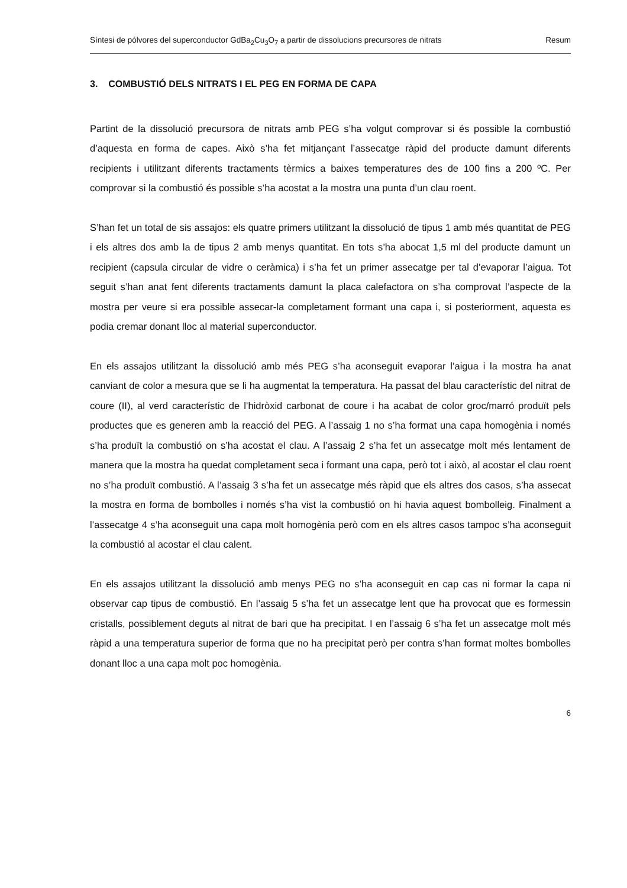Síntesi de pólvores del superconductor GdBa<sub>2</sub>Cu<sub>3</sub>O<sub>7</sub> a partir de dissolucions precursores de nitrats Resum
3. COMBUSTIÓ DELS NITRATS I EL PEG EN FORMA DE CAPA
Partint de la dissolució precursora de nitrats amb PEG s’ha volgut comprovar si és possible la combustió d’aquesta en forma de capes. Això s’ha fet mitjançant l’assecatge ràpid del producte damunt diferents recipients i utilitzant diferents tractaments tèrmics a baixes temperatures des de 100 fins a 200 ºC. Per comprovar si la combustió és possible s’ha acostat a la mostra una punta d’un clau roent.
S’han fet un total de sis assajos: els quatre primers utilitzant la dissolució de tipus 1 amb més quantitat de PEG i els altres dos amb la de tipus 2 amb menys quantitat. En tots s’ha abocat 1,5 ml del producte damunt un recipient (capsula circular de vidre o ceràmica) i s’ha fet un primer assecatge per tal d’evaporar l’aigua. Tot seguit s’han anat fent diferents tractaments damunt la placa calefactora on s’ha comprovat l’aspecte de la mostra per veure si era possible assecar-la completament formant una capa i, si posteriorment, aquesta es podia cremar donant lloc al material superconductor.
En els assajos utilitzant la dissolució amb més PEG s’ha aconseguit evaporar l’aigua i la mostra ha anat canviant de color a mesura que se li ha augmentat la temperatura. Ha passat del blau característic del nitrat de coure (II), al verd característic de l’hidròxid carbonat de coure i ha acabat de color groc/marró produït pels productes que es generen amb la reacció del PEG. A l’assaig 1 no s’ha format una capa homogènia i només s’ha produït la combustió on s’ha acostat el clau. A l’assaig 2 s’ha fet un assecatge molt més lentament de manera que la mostra ha quedat completament seca i formant una capa, però tot i això, al acostar el clau roent no s’ha produït combustió. A l’assaig 3 s’ha fet un assecatge més ràpid que els altres dos casos, s’ha assecat la mostra en forma de bombolles i només s’ha vist la combustió on hi havia aquest bombolleig. Finalment a l’assecatge 4 s’ha aconseguit una capa molt homogènia però com en els altres casos tampoc s’ha aconseguit la combustió al acostar el clau calent.
En els assajos utilitzant la dissolució amb menys PEG no s’ha aconseguit en cap cas ni formar la capa ni observar cap tipus de combustió. En l’assaig 5 s’ha fet un assecatge lent que ha provocat que es formessin cristalls, possiblement deguts al nitrat de bari que ha precipitat. I en l’assaig 6 s’ha fet un assecatge molt més ràpid a una temperatura superior de forma que no ha precipitat però per contra s’han format moltes bombolles donant lloc a una capa molt poc homogènia.
6